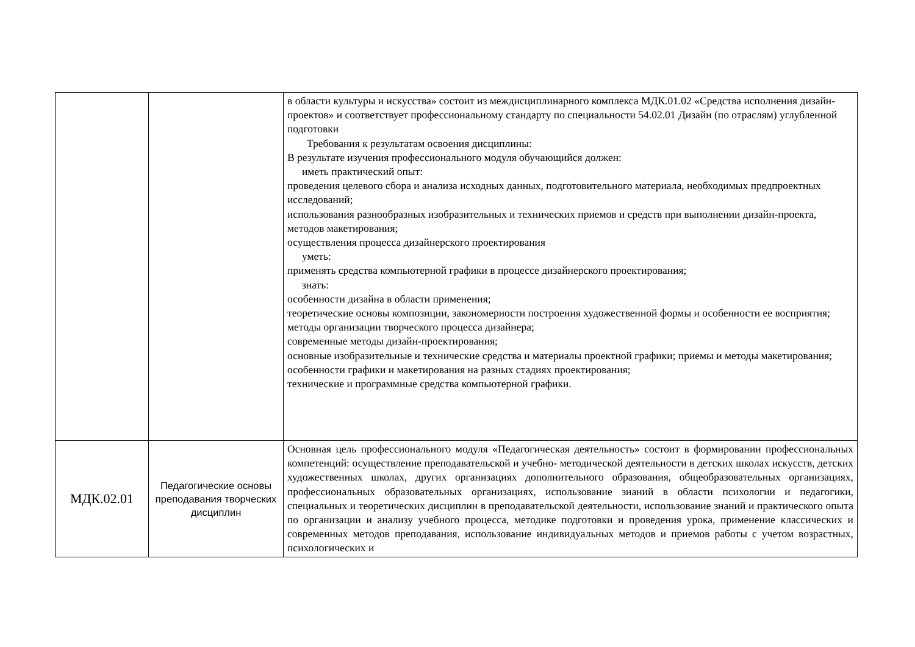| | | в области культуры и искусства» состоит из междисциплинарного комплекса МДК.01.02 «Средства исполнения дизайн-проектов» и соответствует профессиональному стандарту по специальности 54.02.01 Дизайн (по отраслям) углубленной подготовки Требования к результатам освоения дисциплины: В результате изучения профессионального модуля обучающийся должен: иметь практический опыт: проведения целевого сбора и анализа исходных данных, подготовительного материала, необходимых предпроектных исследований; использования разнообразных изобразительных и технических приемов и средств при выполнении дизайн-проекта, методов макетирования; осуществления процесса дизайнерского проектирования уметь: применять средства компьютерной графики в процессе дизайнерского проектирования; знать: особенности дизайна в области применения; теоретические основы композиции, закономерности построения художественной формы и особенности ее восприятия; методы организации творческого процесса дизайнера; современные методы дизайн-проектирования; основные изобразительные и технические средства и материалы проектной графики; приемы и методы макетирования; особенности графики и макетирования на разных стадиях проектирования; технические и программные средства компьютерной графики. |
| МДК.02.01 | Педагогические основы преподавания творческих дисциплин | Основная цель профессионального модуля «Педагогическая деятельность» состоит в формировании профессиональных компетенций: осуществление преподавательской и учебно- методической деятельности в детских школах искусств, детских художественных школах, других организациях дополнительного образования, общеобразовательных организациях, профессиональных образовательных организациях, использование знаний в области психологии и педагогики, специальных и теоретических дисциплин в преподавательской деятельности, использование знаний и практического опыта по организации и анализу учебного процесса, методике подготовки и проведения урока, применение классических и современных методов преподавания, использование индивидуальных методов и приемов работы с учетом возрастных, психологических и |